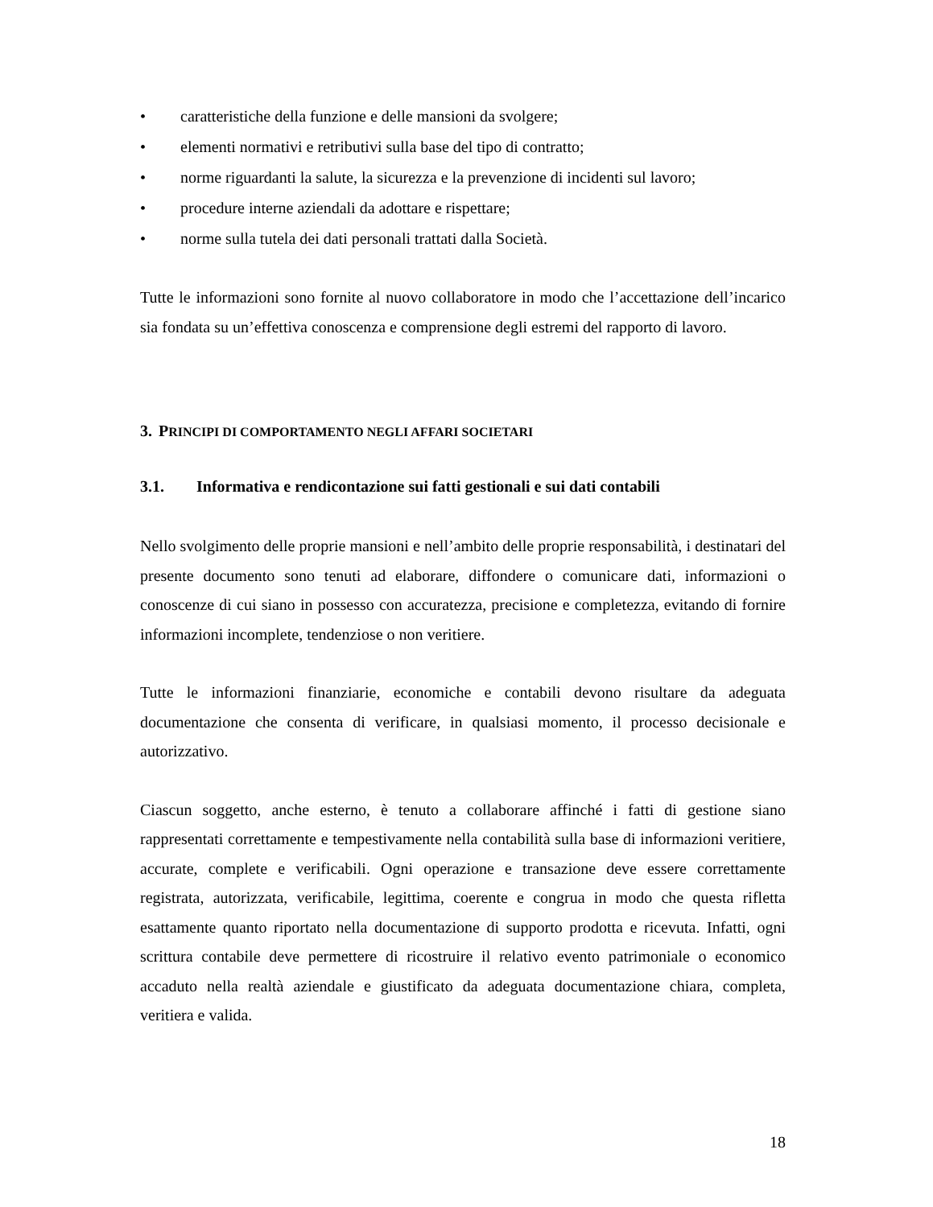• caratteristiche della funzione e delle mansioni da svolgere;
• elementi normativi e retributivi sulla base del tipo di contratto;
• norme riguardanti la salute, la sicurezza e la prevenzione di incidenti sul lavoro;
• procedure interne aziendali da adottare e rispettare;
• norme sulla tutela dei dati personali trattati dalla Società.
Tutte le informazioni sono fornite al nuovo collaboratore in modo che l’accettazione dell’incarico sia fondata su un’effettiva conoscenza e comprensione degli estremi del rapporto di lavoro.
3. PRINCIPI DI COMPORTAMENTO NEGLI AFFARI SOCIETARI
3.1. Informativa e rendicontazione sui fatti gestionali e sui dati contabili
Nello svolgimento delle proprie mansioni e nell’ambito delle proprie responsabilità, i destinatari del presente documento sono tenuti ad elaborare, diffondere o comunicare dati, informazioni o conoscenze di cui siano in possesso con accuratezza, precisione e completezza, evitando di fornire informazioni incomplete, tendenziose o non veritiere.
Tutte le informazioni finanziarie, economiche e contabili devono risultare da adeguata documentazione che consenta di verificare, in qualsiasi momento, il processo decisionale e autorizzativo.
Ciascun soggetto, anche esterno, è tenuto a collaborare affinché i fatti di gestione siano rappresentati correttamente e tempestivamente nella contabilità sulla base di informazioni veritiere, accurate, complete e verificabili. Ogni operazione e transazione deve essere correttamente registrata, autorizzata, verificabile, legittima, coerente e congrua in modo che questa rifletta esattamente quanto riportato nella documentazione di supporto prodotta e ricevuta. Infatti, ogni scrittura contabile deve permettere di ricostruire il relativo evento patrimoniale o economico accaduto nella realtà aziendale e giustificato da adeguata documentazione chiara, completa, veritiera e valida.
18